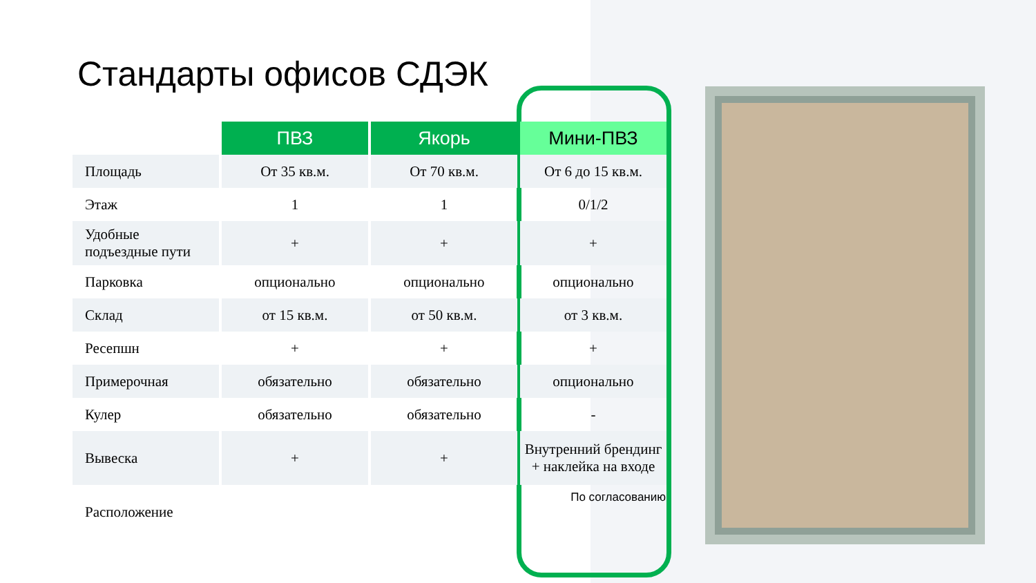Стандарты офисов СДЭК
| | ПВЗ | Якорь | Мини-ПВЗ |
| --- | --- | --- | --- |
| Площадь | От 35 кв.м. | От 70 кв.м. | От 6 до 15 кв.м. |
| Этаж | 1 | 1 | 0/1/2 |
| Удобные подъездные пути | + | + | + |
| Парковка | опционально | опционально | опционально |
| Склад | от 15 кв.м. | от 50 кв.м. | от 3 кв.м. |
| Ресепшн | + | + | + |
| Примерочная | обязательно | обязательно | опционально |
| Кулер | обязательно | обязательно | - |
| Вывеска | + | + | Внутренний брендинг + наклейка на входе |
| Расположение | | | По согласованию |